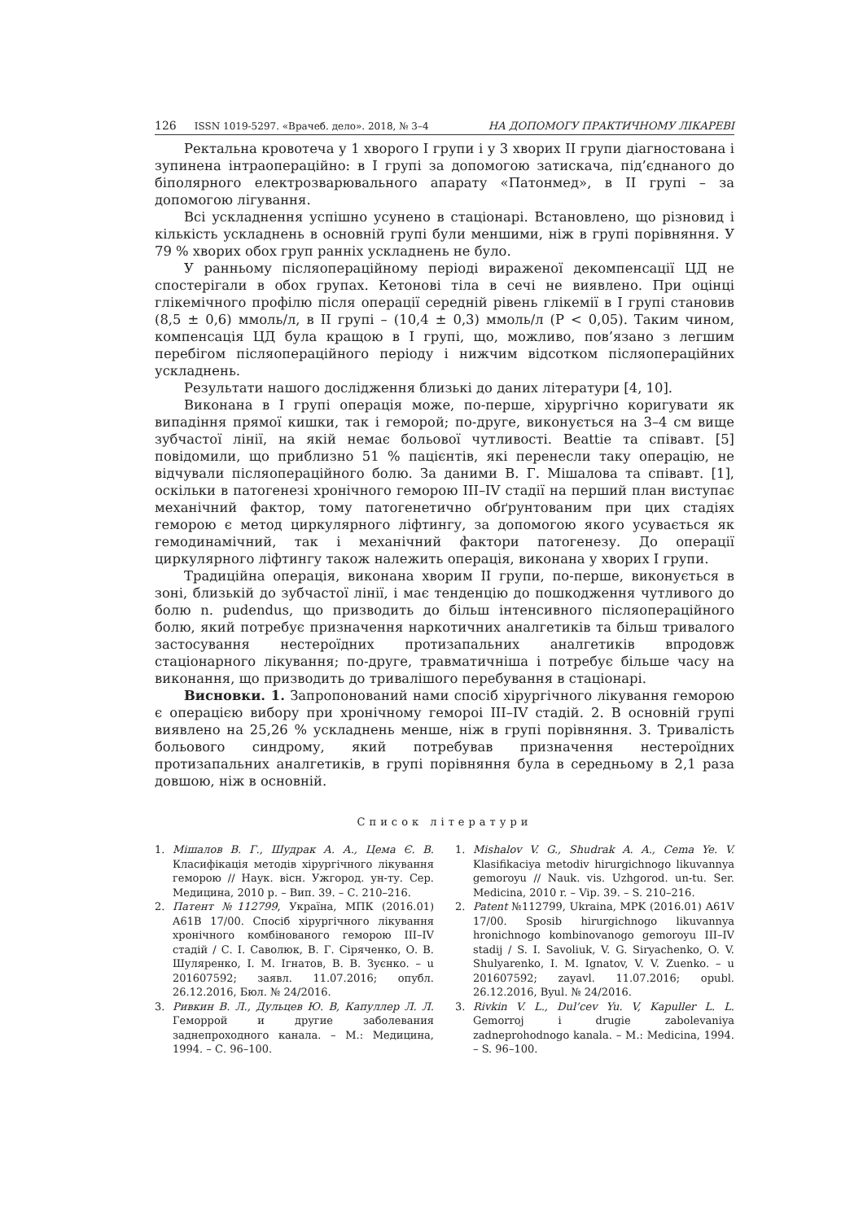126 ISSN 1019-5297. «Врачеб. дело». 2018, № 3–4
НА ДОПОМОГУ ПРАКТИЧНОМУ ЛІКАРЕВІ
Ректальна кровотеча у 1 хворого I групи і у 3 хворих II групи діагностована і зупинена інтраопераційно: в I групі за допомогою затискача, під’єднаного до біполярного електрозварювального апарату «Патонмед», в II групі – за допомогою лігування.
Всі ускладнення успішно усунено в стаціонарі. Встановлено, що різновид і кількість ускладнень в основній групі були меншими, ніж в групі порівняння. У 79 % хворих обох груп ранніх ускладнень не було.
У ранньому післяопераційному періоді вираженої декомпенсації ЦД не спостерігали в обох групах. Кетонові тіла в сечі не виявлено. При оцінці глікемічного профілю після операції середній рівень глікемії в I групі становив (8,5 ± 0,6) ммоль/л, в II групі – (10,4 ± 0,3) ммоль/л (P < 0,05). Таким чином, компенсація ЦД була кращою в I групі, що, можливо, пов’язано з легшим перебігом післяопераційного періоду і нижчим відсотком післяопераційних ускладнень.
Результати нашого дослідження близькі до даних літератури [4, 10].
Виконана в I групі операція може, по-перше, хірургічно коригувати як випадіння прямої кишки, так і геморой; по-друге, виконується на 3–4 см вище зубчастої лінії, на якій немає больової чутливості. Beattie та співавт. [5] повідомили, що приблизно 51 % пацієнтів, які перенесли таку операцію, не відчували післяопераційного болю. За даними В. Г. Мішалова та співавт. [1], оскільки в патогенезі хронічного геморою III–IV стадії на перший план виступає механічний фактор, тому патогенетично обґрунтованим при цих стадіях геморою є метод циркулярного ліфтингу, за допомогою якого усувається як гемодинамічний, так і механічний фактори патогенезу. До операції циркулярного ліфтингу також належить операція, виконана у хворих I групи.
Традиційна операція, виконана хворим II групи, по-перше, виконується в зоні, близькій до зубчастої лінії, і має тенденцію до пошкодження чутливого до болю n. pudendus, що призводить до більш інтенсивного післяопераційного болю, який потребує призначення наркотичних аналгетиків та більш тривалого застосування нестероїдних протизапальних аналгетиків впродовж стаціонарного лікування; по-друге, травматичніша і потребує більше часу на виконання, що призводить до триваліш­ого перебування в стаціонарі.
Висновки. 1. Запропонований нами спосіб хірургічного лікування геморою є операцією вибору при хронічному гемороі III–IV стадій. 2. В основній групі виявлено на 25,26 % ускладнень менше, ніж в групі порівняння. 3. Тривалість больового синдрому, який потребував призначення нестероїдних протизапальних аналгетиків, в групі порівняння була в середньому в 2,1 раза довшою, ніж в основній.
Список літератури
1. Мішалов В. Г., Шудрак А. А., Цема Є. В. Класифікація методів хірургічного лікування геморою // Наук. вісн. Ужгород. ун-ту. Сер. Медицина, 2010 р. – Вип. 39. – С. 210–216.
2. Патент №112799, Україна, МПК (2016.01) A61B 17/00. Спосіб хірургічного лікування хронічного комбінованого геморою III–IV стадій / С. І. Саволюк, В. Г. Сіряченко, О. В. Шуляренко, І. М. Ігнатов, В. В. Зуєнко. – u 201607592; заявл. 11.07.2016; опубл. 26.12.2016, Бюл. № 24/2016.
3. Ривкин В. Л., Дульцев Ю. В, Капуллер Л. Л. Геморрой и другие заболевания заднепроходного канала. – М.: Медицина, 1994. – С. 96–100.
1. Mishalov V. G., Shudrak A. A., Cema Ye. V. Klasifikaciya metodiv hirurgichnogo likuvannya gemoroyu // Nauk. vis. Uzhgorod. un-tu. Ser. Medicina, 2010 r. – Vip. 39. – S. 210–216.
2. Patent №112799, Ukraina, MPK (2016.01) A61V 17/00. Sposib hirurgichnogo likuvannya hronichnogo kombinovanogo gemoroyu III–IV stadij / S. I. Savoliuk, V. G. Siryachenko, O. V. Shulyarenko, I. M. Ignatov, V. V. Zuenko. – u 201607592; zayavl. 11.07.2016; opubl. 26.12.2016, Byul. № 24/2016.
3. Rivkin V. L., Dul’cev Yu. V, Kapuller L. L. Gemorroj i drugie zabolevaniya zadneprohodnogo kanala. – M.: Medicina, 1994. – S. 96–100.